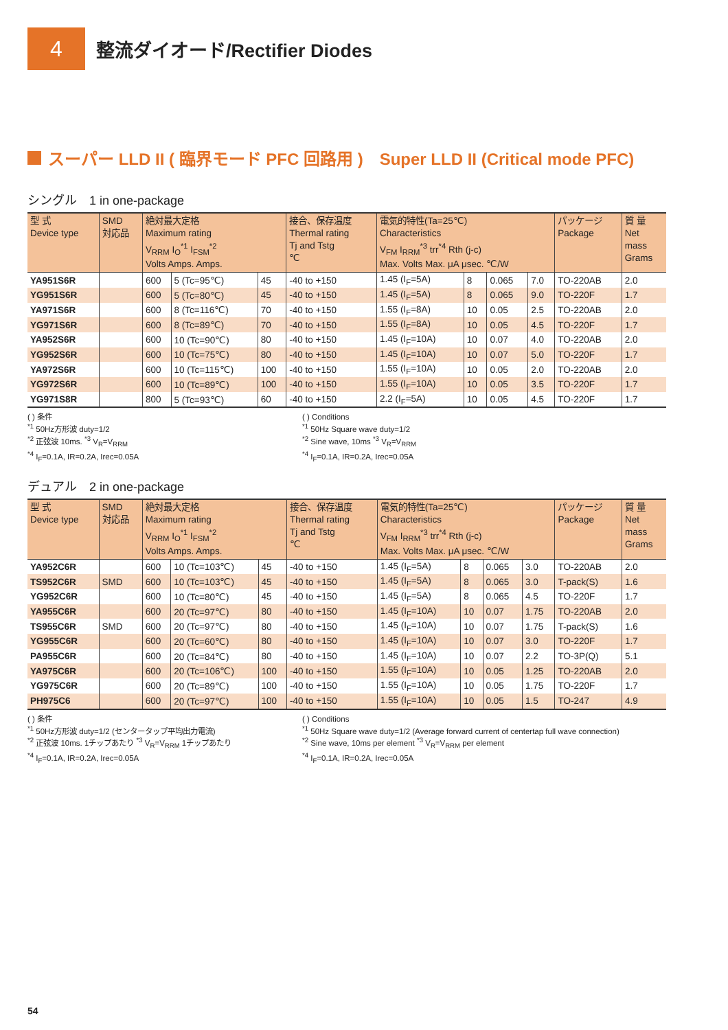4
整流ダイオード/Rectifier Diodes
スーパー LLD II ( 臨界モード PFC 回路用 )　Super LLD II (Critical mode PFC)
シングル　1 in one-package
| 型 式 Device type | SMD 対応品 | 絶対最大定格 Maximum rating V<sub>RRM</sub> I<sub>O</sub><sup>*1</sup> I<sub>FSM</sub><sup>*2</sup> Volts Amps. Amps. | | | 接合、保存温度 Thermal rating Tj and Tstg ℃ | 電気的特性(Ta=25℃) Characteristics V<sub>FM</sub> I<sub>RRM</sub><sup>*3</sup> trr<sup>*4</sup> Rth (j-c) Max. Volts Max. μA μsec. ℃/W | | | | パッケージ Package | 質 量 Net mass Grams |
| --- | --- | --- | --- | --- | --- | --- | --- | --- | --- | --- | --- |
| YA951S6R | | 600 | 5 (Tc=95℃) | 45 | -40 to +150 | 1.45 (I<sub>F</sub>=5A) | 8 | 0.065 | 7.0 | TO-220AB | 2.0 |
| YG951S6R | | 600 | 5 (Tc=80℃) | 45 | -40 to +150 | 1.45 (I<sub>F</sub>=5A) | 8 | 0.065 | 9.0 | TO-220F | 1.7 |
| YA971S6R | | 600 | 8 (Tc=116℃) | 70 | -40 to +150 | 1.55 (I<sub>F</sub>=8A) | 10 | 0.05 | 2.5 | TO-220AB | 2.0 |
| YG971S6R | | 600 | 8 (Tc=89℃) | 70 | -40 to +150 | 1.55 (I<sub>F</sub>=8A) | 10 | 0.05 | 4.5 | TO-220F | 1.7 |
| YA952S6R | | 600 | 10 (Tc=90℃) | 80 | -40 to +150 | 1.45 (I<sub>F</sub>=10A) | 10 | 0.07 | 4.0 | TO-220AB | 2.0 |
| YG952S6R | | 600 | 10 (Tc=75℃) | 80 | -40 to +150 | 1.45 (I<sub>F</sub>=10A) | 10 | 0.07 | 5.0 | TO-220F | 1.7 |
| YA972S6R | | 600 | 10 (Tc=115℃) | 100 | -40 to +150 | 1.55 (I<sub>F</sub>=10A) | 10 | 0.05 | 2.0 | TO-220AB | 2.0 |
| YG972S6R | | 600 | 10 (Tc=89℃) | 100 | -40 to +150 | 1.55 (I<sub>F</sub>=10A) | 10 | 0.05 | 3.5 | TO-220F | 1.7 |
| YG971S8R | | 800 | 5 (Tc=93℃) | 60 | -40 to +150 | 2.2 (I<sub>F</sub>=5A) | 10 | 0.05 | 4.5 | TO-220F | 1.7 |
( ) 条件
<sup>*1</sup> 50Hz方形波 duty=1/2
<sup>*2</sup> 正弦波 10ms. <sup>*3</sup> V<sub>R</sub>=V<sub>RRM</sub>
<sup>*4</sup> I<sub>F</sub>=0.1A, IR=0.2A, Irec=0.05A
( ) Conditions
<sup>*1</sup> 50Hz Square wave duty=1/2
<sup>*2</sup> Sine wave, 10ms <sup>*3</sup> V<sub>R</sub>=V<sub>RRM</sub>
<sup>*4</sup> I<sub>F</sub>=0.1A, IR=0.2A, Irec=0.05A
デュアル　2 in one-package
| 型 式 Device type | SMD 対応品 | 絶対最大定格 Maximum rating V<sub>RRM</sub> I<sub>O</sub><sup>*1</sup> I<sub>FSM</sub><sup>*2</sup> Volts Amps. Amps. | | | 接合、保存温度 Thermal rating Tj and Tstg ℃ | 電気的特性(Ta=25℃) Characteristics V<sub>FM</sub> I<sub>RRM</sub><sup>*3</sup> trr<sup>*4</sup> Rth (j-c) Max. Volts Max. μA μsec. ℃/W | | | | パッケージ Package | 質 量 Net mass Grams |
| --- | --- | --- | --- | --- | --- | --- | --- | --- | --- | --- | --- |
| YA952C6R | | 600 | 10 (Tc=103℃) | 45 | -40 to +150 | 1.45 (I<sub>F</sub>=5A) | 8 | 0.065 | 3.0 | TO-220AB | 2.0 |
| TS952C6R | SMD | 600 | 10 (Tc=103℃) | 45 | -40 to +150 | 1.45 (I<sub>F</sub>=5A) | 8 | 0.065 | 3.0 | T-pack(S) | 1.6 |
| YG952C6R | | 600 | 10 (Tc=80℃) | 45 | -40 to +150 | 1.45 (I<sub>F</sub>=5A) | 8 | 0.065 | 4.5 | TO-220F | 1.7 |
| YA955C6R | | 600 | 20 (Tc=97℃) | 80 | -40 to +150 | 1.45 (I<sub>F</sub>=10A) | 10 | 0.07 | 1.75 | TO-220AB | 2.0 |
| TS955C6R | SMD | 600 | 20 (Tc=97℃) | 80 | -40 to +150 | 1.45 (I<sub>F</sub>=10A) | 10 | 0.07 | 1.75 | T-pack(S) | 1.6 |
| YG955C6R | | 600 | 20 (Tc=60℃) | 80 | -40 to +150 | 1.45 (I<sub>F</sub>=10A) | 10 | 0.07 | 3.0 | TO-220F | 1.7 |
| PA955C6R | | 600 | 20 (Tc=84℃) | 80 | -40 to +150 | 1.45 (I<sub>F</sub>=10A) | 10 | 0.07 | 2.2 | TO-3P(Q) | 5.1 |
| YA975C6R | | 600 | 20 (Tc=106℃) | 100 | -40 to +150 | 1.55 (I<sub>F</sub>=10A) | 10 | 0.05 | 1.25 | TO-220AB | 2.0 |
| YG975C6R | | 600 | 20 (Tc=89℃) | 100 | -40 to +150 | 1.55 (I<sub>F</sub>=10A) | 10 | 0.05 | 1.75 | TO-220F | 1.7 |
| PH975C6 | | 600 | 20 (Tc=97℃) | 100 | -40 to +150 | 1.55 (I<sub>F</sub>=10A) | 10 | 0.05 | 1.5 | TO-247 | 4.9 |
( ) 条件
<sup>*1</sup> 50Hz方形波 duty=1/2 (センタータップ平均出力電流)
<sup>*2</sup> 正弦波 10ms. 1チップあたり <sup>*3</sup> V<sub>R</sub>=V<sub>RRM</sub> 1チップあたり
<sup>*4</sup> I<sub>F</sub>=0.1A, IR=0.2A, Irec=0.05A
( ) Conditions
<sup>*1</sup> 50Hz Square wave duty=1/2 (Average forward current of centertap full wave connection)
<sup>*2</sup> Sine wave, 10ms per element <sup>*3</sup> V<sub>R</sub>=V<sub>RRM</sub> per element
<sup>*4</sup> I<sub>F</sub>=0.1A, IR=0.2A, Irec=0.05A
54